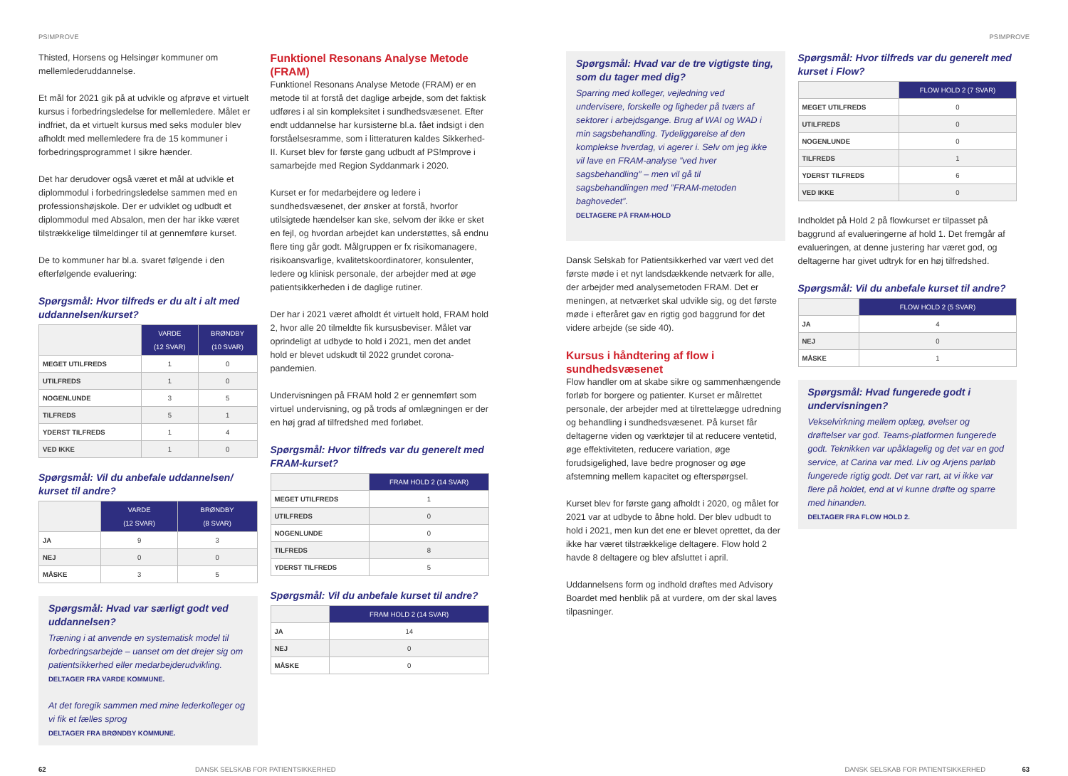PS!MPROVE PS!MPROVE
Thisted, Horsens og Helsingør kommuner om mellemlederuddannelse.
Et mål for 2021 gik på at udvikle og afprøve et virtuelt kursus i forbedringsledelse for mellemledere. Målet er indfriet, da et virtuelt kursus med seks moduler blev afholdt med mellemledere fra de 15 kommuner i forbedringsprogrammet I sikre hænder.
Det har derudover også været et mål at udvikle et diplommodul i forbedringsledelse sammen med en professionshøjskole. Der er udviklet og udbudt et diplommodul med Absalon, men der har ikke været tilstrækkelige tilmeldinger til at gennemføre kurset.
De to kommuner har bl.a. svaret følgende i den efterfølgende evaluering:
Spørgsmål: Hvor tilfreds er du alt i alt med uddannelsen/kurset?
| | VARDE (12 SVAR) | BRØNDBY (10 SVAR) |
| MEGET UTILFREDS | 1 | 0 |
| UTILFREDS | 1 | 0 |
| NOGENLUNDE | 3 | 5 |
| TILFREDS | 5 | 1 |
| YDERST TILFREDS | 1 | 4 |
| VED IKKE | 1 | 0 |
Spørgsmål: Vil du anbefale uddannelsen/ kurset til andre?
| | VARDE (12 SVAR) | BRØNDBY (8 SVAR) |
| JA | 9 | 3 |
| NEJ | 0 | 0 |
| MÅSKE | 3 | 5 |
Spørgsmål: Hvad var særligt godt ved uddannelsen?
Træning i at anvende en systematisk model til forbedringsarbejde – uanset om det drejer sig om patientsikkerhed eller medarbejderudvikling.
DELTAGER FRA VARDE KOMMUNE.
At det foregik sammen med mine lederkolleger og vi fik et fælles sprog
DELTAGER FRA BRØNDBY KOMMUNE.
Funktionel Resonans Analyse Metode (FRAM)
Funktionel Resonans Analyse Metode (FRAM) er en metode til at forstå det daglige arbejde, som det faktisk udføres i al sin kompleksitet i sundhedsvæsenet. Efter endt uddannelse har kursisterne bl.a. fået indsigt i den forståelsesramme, som i litteraturen kaldes Sikkerhed-II. Kurset blev for første gang udbudt af PS!mprove i samarbejde med Region Syddanmark i 2020.
Kurset er for medarbejdere og ledere i sundhedsvæsenet, der ønsker at forstå, hvorfor utilsigtede hændelser kan ske, selvom der ikke er sket en fejl, og hvordan arbejdet kan understøttes, så endnu flere ting går godt. Målgruppen er fx risikomanagere, risikoansvarlige, kvalitetskoordinatorer, konsulenter, ledere og klinisk personale, der arbejder med at øge patientsikkerheden i de daglige rutiner.
Der har i 2021 været afholdt ét virtuelt hold, FRAM hold 2, hvor alle 20 tilmeldte fik kursusbeviser. Målet var oprindeligt at udbyde to hold i 2021, men det andet hold er blevet udskudt til 2022 grundet corona-pandemien.
Undervisningen på FRAM hold 2 er gennemført som virtuel undervisning, og på trods af omlægningen er der en høj grad af tilfredshed med forløbet.
Spørgsmål: Hvor tilfreds var du generelt med FRAM-kurset?
| | FRAM HOLD 2 (14 SVAR) |
| MEGET UTILFREDS | 1 |
| UTILFREDS | 0 |
| NOGENLUNDE | 0 |
| TILFREDS | 8 |
| YDERST TILFREDS | 5 |
Spørgsmål: Vil du anbefale kurset til andre?
| | FRAM HOLD 2 (14 SVAR) |
| JA | 14 |
| NEJ | 0 |
| MÅSKE | 0 |
Spørgsmål: Hvad var de tre vigtigste ting, som du tager med dig?
Sparring med kolleger, vejledning ved undervisere, forskelle og ligheder på tværs af sektorer i arbejdsgange. Brug af WAI og WAD i min sagsbehandling. Tydeliggørelse af den komplekse hverdag, vi agerer i. Selv om jeg ikke vil lave en FRAM-analyse ”ved hver sagsbehandling” – men vil gå til sagsbehandlingen med ”FRAM-metoden baghovedet”.
DELTAGERE PÅ FRAM-HOLD
Dansk Selskab for Patientsikkerhed var vært ved det første møde i et nyt landsdækkende netværk for alle, der arbejder med analysemetoden FRAM. Det er meningen, at netværket skal udvikle sig, og det første møde i efteråret gav en rigtig god baggrund for det videre arbejde (se side 40).
Kursus i håndtering af flow i sundhedsvæsenet
Flow handler om at skabe sikre og sammenhængende forløb for borgere og patienter. Kurset er målrettet personale, der arbejder med at tilrettelægge udredning og behandling i sundhedsvæsenet. På kurset får deltagerne viden og værktøjer til at reducere ventetid, øge effektiviteten, reducere variation, øge forudsigelighed, lave bedre prognoser og øge afstemning mellem kapacitet og efterspørgsel.
Kurset blev for første gang afholdt i 2020, og målet for 2021 var at udbyde to åbne hold. Der blev udbudt to hold i 2021, men kun det ene er blevet oprettet, da der ikke har været tilstrækkelige deltagere. Flow hold 2 havde 8 deltagere og blev afsluttet i april.
Uddannelsens form og indhold drøftes med Advisory Boardet med henblik på at vurdere, om der skal laves tilpasninger.
Spørgsmål: Hvor tilfreds var du generelt med kurset i Flow?
| | FLOW HOLD 2 (7 SVAR) |
| MEGET UTILFREDS | 0 |
| UTILFREDS | 0 |
| NOGENLUNDE | 0 |
| TILFREDS | 1 |
| YDERST TILFREDS | 6 |
| VED IKKE | 0 |
Indholdet på Hold 2 på flowkurset er tilpasset på baggrund af evalueringerne af hold 1. Det fremgår af evalueringen, at denne justering har været god, og deltagerne har givet udtryk for en høj tilfredshed.
Spørgsmål: Vil du anbefale kurset til andre?
| | FLOW HOLD 2 (5 SVAR) |
| JA | 4 |
| NEJ | 0 |
| MÅSKE | 1 |
Spørgsmål: Hvad fungerede godt i undervisningen?
Vekselvirkning mellem oplæg, øvelser og drøftelser var god. Teams-platformen fungerede godt. Teknikken var upåklagelig og det var en god service, at Carina var med. Liv og Arjens parløb fungerede rigtig godt. Det var rart, at vi ikke var flere på holdet, end at vi kunne drøfte og sparre med hinanden.
DELTAGER FRA FLOW HOLD 2.
62 DANSK SELSKAB FOR PATIENTSIKKERHED DANSK SELSKAB FOR PATIENTSIKKERHED 63